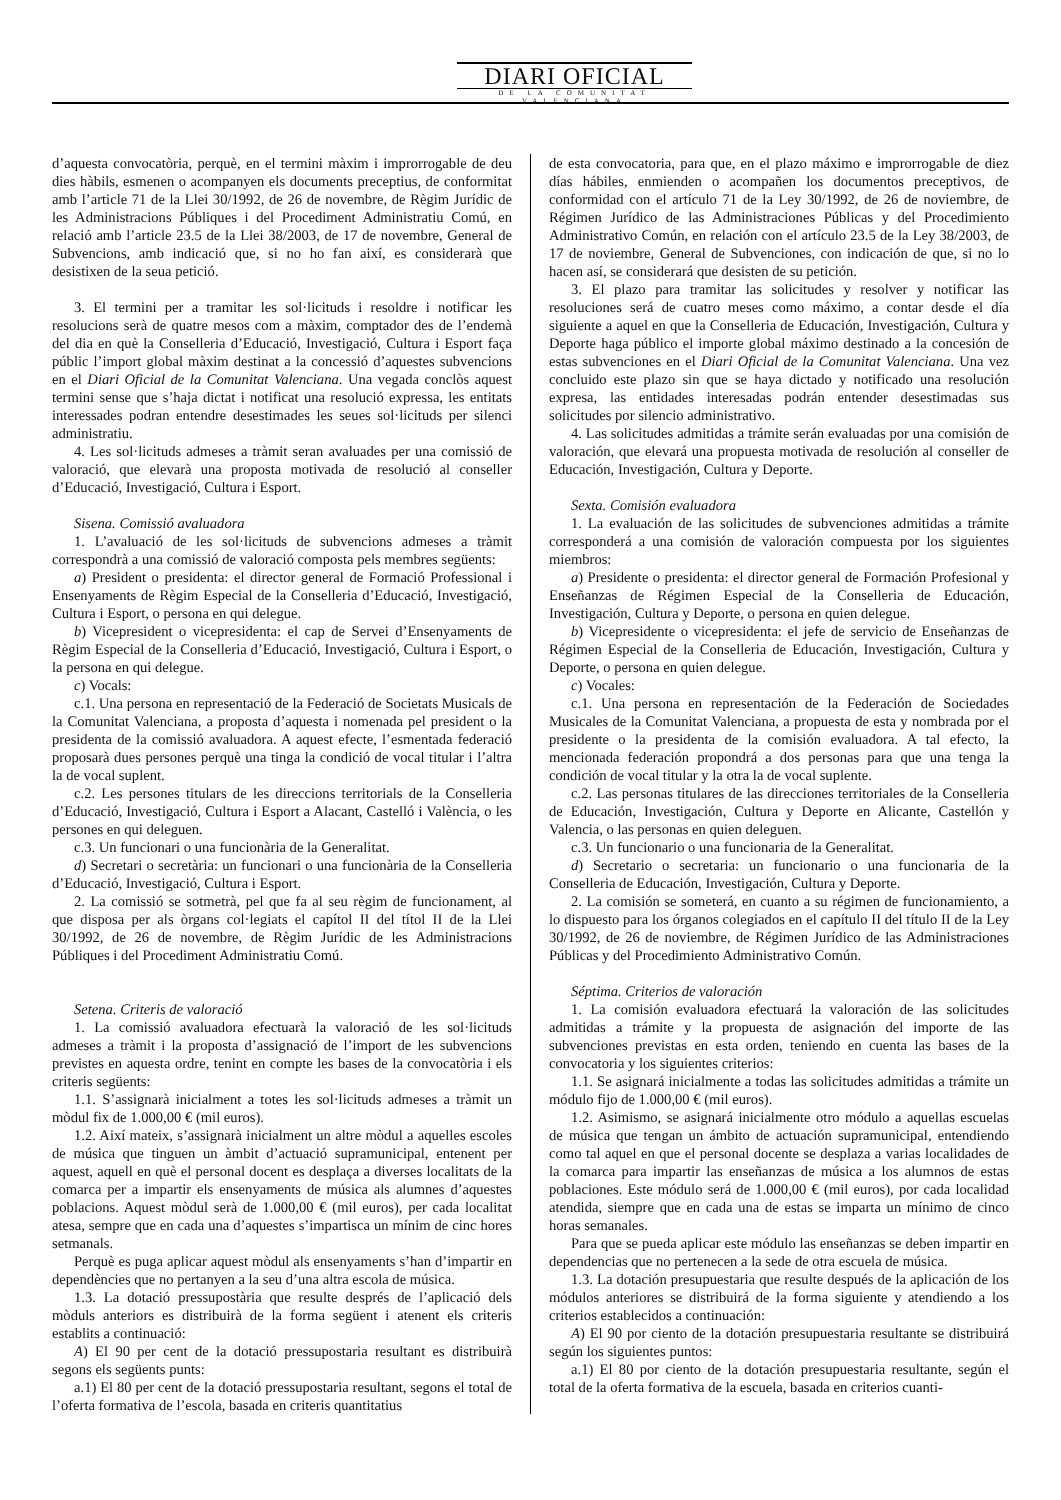DIARI OFICIAL
DE LA COMUNITAT VALENCIANA
d’aquesta convocatòria, perquè, en el termini màxim i improrrogable de deu dies hàbils, esmenen o acompanyen els documents preceptius, de conformitat amb l’article 71 de la Llei 30/1992, de 26 de novembre, de Règim Jurídic de les Administracions Públiques i del Procediment Administratiu Comú, en relació amb l’article 23.5 de la Llei 38/2003, de 17 de novembre, General de Subvencions, amb indicació que, si no ho fan així, es considerarà que desistixen de la seua petició.
3. El termini per a tramitar les sol·licituds i resoldre i notificar les resolucions serà de quatre mesos com a màxim, comptador des de l’endemà del dia en què la Conselleria d’Educació, Investigació, Cultura i Esport faça públic l’import global màxim destinat a la concessió d’aquestes subvencions en el Diari Oficial de la Comunitat Valenciana. Una vegada conclòs aquest termini sense que s’haja dictat i notificat una resolució expressa, les entitats interessades podran entendre desestimades les seues sol·licituds per silenci administratiu.
4. Les sol·licituds admeses a tràmit seran avaluades per una comissió de valoració, que elevarà una proposta motivada de resolució al conseller d’Educació, Investigació, Cultura i Esport.
Sisena. Comissió avaluadora
1. L’avaluació de les sol·licituds de subvencions admeses a tràmit correspondrà a una comissió de valoració composta pels membres següents:
a) President o presidenta: el director general de Formació Professional i Ensenyaments de Règim Especial de la Conselleria d’Educació, Investigació, Cultura i Esport, o persona en qui delegue.
b) Vicepresident o vicepresidenta: el cap de Servei d’Ensenyaments de Règim Especial de la Conselleria d’Educació, Investigació, Cultura i Esport, o la persona en qui delegue.
c) Vocals:
c.1. Una persona en representació de la Federació de Societats Musicals de la Comunitat Valenciana, a proposta d’aquesta i nomenada pel president o la presidenta de la comissió avaluadora. A aquest efecte, l’esmentada federació proposarà dues persones perquè una tinga la condició de vocal titular i l’altra la de vocal suplent.
c.2. Les persones titulars de les direccions territorials de la Conselleria d’Educació, Investigació, Cultura i Esport a Alacant, Castelló i València, o les persones en qui deleguen.
c.3. Un funcionari o una funcionària de la Generalitat.
d) Secretari o secretària: un funcionari o una funcionària de la Conselleria d’Educació, Investigació, Cultura i Esport.
2. La comissió se sotmetrà, pel que fa al seu règim de funcionament, al que disposa per als òrgans col·legiats el capítol II del títol II de la Llei 30/1992, de 26 de novembre, de Règim Jurídic de les Administracions Públiques i del Procediment Administratiu Comú.
Setena. Criteris de valoració
1. La comissió avaluadora efectuarà la valoració de les sol·licituds admeses a tràmit i la proposta d’assignació de l’import de les subvencions previstes en aquesta ordre, tenint en compte les bases de la convocatòria i els criteris següents:
1.1. S’assignarà inicialment a totes les sol·licituds admeses a tràmit un mòdul fix de 1.000,00 € (mil euros).
1.2. Així mateix, s’assignarà inicialment un altre mòdul a aquelles escoles de música que tinguen un àmbit d’actuació supramunicipal, entenent per aquest, aquell en què el personal docent es desplaça a diverses localitats de la comarca per a impartir els ensenyaments de música als alumnes d’aquestes poblacions. Aquest mòdul serà de 1.000,00 € (mil euros), per cada localitat atesa, sempre que en cada una d’aquestes s’impartisca un mínim de cinc hores setmanals.
Perquè es puga aplicar aquest mòdul als ensenyaments s’han d’impartir en dependències que no pertanyen a la seu d’una altra escola de música.
1.3. La dotació pressupostària que resulte després de l’aplicació dels mòduls anteriors es distribuirà de la forma següent i atenent els criteris establits a continuació:
A) El 90 per cent de la dotació pressupostaria resultant es distribuirà segons els següents punts:
a.1) El 80 per cent de la dotació pressupostaria resultant, segons el total de l’oferta formativa de l’escola, basada en criteris quantitatius
de esta convocatoria, para que, en el plazo máximo e improrrogable de diez días hábiles, enmienden o acompañen los documentos preceptivos, de conformidad con el artículo 71 de la Ley 30/1992, de 26 de noviembre, de Régimen Jurídico de las Administraciones Públicas y del Procedimiento Administrativo Común, en relación con el artículo 23.5 de la Ley 38/2003, de 17 de noviembre, General de Subvenciones, con indicación de que, si no lo hacen así, se considerará que desisten de su petición.
3. El plazo para tramitar las solicitudes y resolver y notificar las resoluciones será de cuatro meses como máximo, a contar desde el día siguiente a aquel en que la Conselleria de Educación, Investigación, Cultura y Deporte haga público el importe global máximo destinado a la concesión de estas subvenciones en el Diari Oficial de la Comunitat Valenciana. Una vez concluido este plazo sin que se haya dictado y notificado una resolución expresa, las entidades interesadas podrán entender desestimadas sus solicitudes por silencio administrativo.
4. Las solicitudes admitidas a trámite serán evaluadas por una comisión de valoración, que elevará una propuesta motivada de resolución al conseller de Educación, Investigación, Cultura y Deporte.
Sexta. Comisión evaluadora
1. La evaluación de las solicitudes de subvenciones admitidas a trámite corresponderá a una comisión de valoración compuesta por los siguientes miembros:
a) Presidente o presidenta: el director general de Formación Profesional y Enseñanzas de Régimen Especial de la Conselleria de Educación, Investigación, Cultura y Deporte, o persona en quien delegue.
b) Vicepresidente o vicepresidenta: el jefe de servicio de Enseñanzas de Régimen Especial de la Conselleria de Educación, Investigación, Cultura y Deporte, o persona en quien delegue.
c) Vocales:
c.1. Una persona en representación de la Federación de Sociedades Musicales de la Comunitat Valenciana, a propuesta de esta y nombrada por el presidente o la presidenta de la comisión evaluadora. A tal efecto, la mencionada federación propondrá a dos personas para que una tenga la condición de vocal titular y la otra la de vocal suplente.
c.2. Las personas titulares de las direcciones territoriales de la Conselleria de Educación, Investigación, Cultura y Deporte en Alicante, Castellón y Valencia, o las personas en quien deleguen.
c.3. Un funcionario o una funcionaria de la Generalitat.
d) Secretario o secretaria: un funcionario o una funcionaria de la Conselleria de Educación, Investigación, Cultura y Deporte.
2. La comisión se someterá, en cuanto a su régimen de funcionamiento, a lo dispuesto para los órganos colegiados en el capítulo II del título II de la Ley 30/1992, de 26 de noviembre, de Régimen Jurídico de las Administraciones Públicas y del Procedimiento Administrativo Común.
Séptima. Criterios de valoración
1. La comisión evaluadora efectuará la valoración de las solicitudes admitidas a trámite y la propuesta de asignación del importe de las subvenciones previstas en esta orden, teniendo en cuenta las bases de la convocatoria y los siguientes criterios:
1.1. Se asignará inicialmente a todas las solicitudes admitidas a trámite un módulo fijo de 1.000,00 € (mil euros).
1.2. Asimismo, se asignará inicialmente otro módulo a aquellas escuelas de música que tengan un ámbito de actuación supramunicipal, entendiendo como tal aquel en que el personal docente se desplaza a varias localidades de la comarca para impartir las enseñanzas de música a los alumnos de estas poblaciones. Este módulo será de 1.000,00 € (mil euros), por cada localidad atendida, siempre que en cada una de estas se imparta un mínimo de cinco horas semanales.
Para que se pueda aplicar este módulo las enseñanzas se deben impartir en dependencias que no pertenecen a la sede de otra escuela de música.
1.3. La dotación presupuestaria que resulte después de la aplicación de los módulos anteriores se distribuirá de la forma siguiente y atendiendo a los criterios establecidos a continuación:
A) El 90 por ciento de la dotación presupuestaria resultante se distribuirá según los siguientes puntos:
a.1) El 80 por ciento de la dotación presupuestaria resultante, según el total de la oferta formativa de la escuela, basada en criterios cuanti-